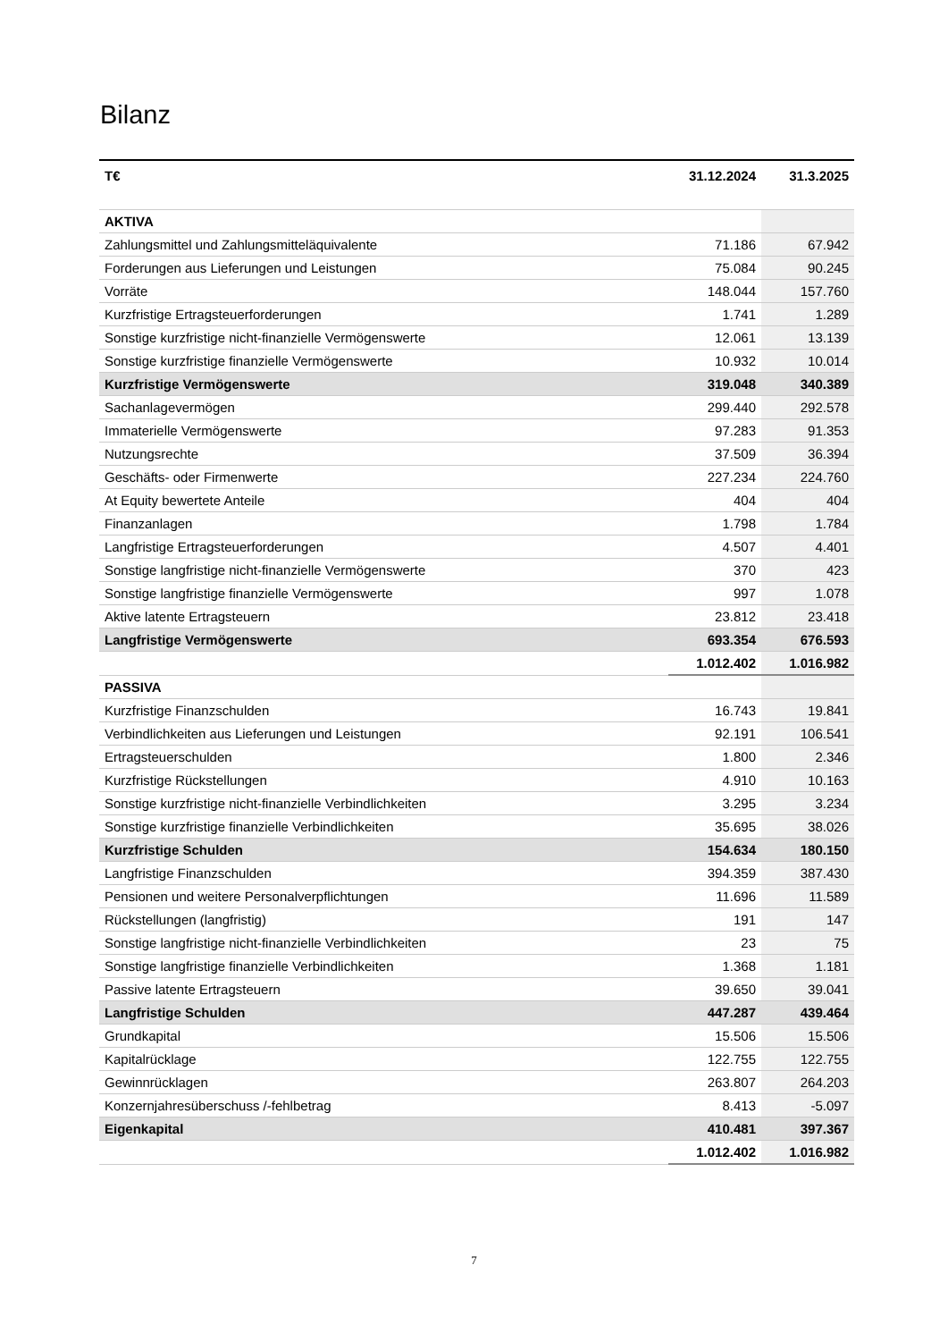Bilanz
| T€ | 31.12.2024 | 31.3.2025 |
| --- | --- | --- |
| AKTIVA | | |
| Zahlungsmittel und Zahlungsmitteläquivalente | 71.186 | 67.942 |
| Forderungen aus Lieferungen und Leistungen | 75.084 | 90.245 |
| Vorräte | 148.044 | 157.760 |
| Kurzfristige Ertragsteuerforderungen | 1.741 | 1.289 |
| Sonstige kurzfristige nicht-finanzielle Vermögenswerte | 12.061 | 13.139 |
| Sonstige kurzfristige finanzielle Vermögenswerte | 10.932 | 10.014 |
| Kurzfristige Vermögenswerte | 319.048 | 340.389 |
| Sachanlagevermögen | 299.440 | 292.578 |
| Immaterielle Vermögenswerte | 97.283 | 91.353 |
| Nutzungsrechte | 37.509 | 36.394 |
| Geschäfts- oder Firmenwerte | 227.234 | 224.760 |
| At Equity bewertete Anteile | 404 | 404 |
| Finanzanlagen | 1.798 | 1.784 |
| Langfristige Ertragsteuerforderungen | 4.507 | 4.401 |
| Sonstige langfristige nicht-finanzielle Vermögenswerte | 370 | 423 |
| Sonstige langfristige finanzielle Vermögenswerte | 997 | 1.078 |
| Aktive latente Ertragsteuern | 23.812 | 23.418 |
| Langfristige Vermögenswerte | 693.354 | 676.593 |
| | 1.012.402 | 1.016.982 |
| PASSIVA | | |
| Kurzfristige Finanzschulden | 16.743 | 19.841 |
| Verbindlichkeiten aus Lieferungen und Leistungen | 92.191 | 106.541 |
| Ertragsteuerschulden | 1.800 | 2.346 |
| Kurzfristige Rückstellungen | 4.910 | 10.163 |
| Sonstige kurzfristige nicht-finanzielle Verbindlichkeiten | 3.295 | 3.234 |
| Sonstige kurzfristige finanzielle Verbindlichkeiten | 35.695 | 38.026 |
| Kurzfristige Schulden | 154.634 | 180.150 |
| Langfristige Finanzschulden | 394.359 | 387.430 |
| Pensionen und weitere Personalverpflichtungen | 11.696 | 11.589 |
| Rückstellungen (langfristig) | 191 | 147 |
| Sonstige langfristige nicht-finanzielle Verbindlichkeiten | 23 | 75 |
| Sonstige langfristige finanzielle Verbindlichkeiten | 1.368 | 1.181 |
| Passive latente Ertragsteuern | 39.650 | 39.041 |
| Langfristige Schulden | 447.287 | 439.464 |
| Grundkapital | 15.506 | 15.506 |
| Kapitalrücklage | 122.755 | 122.755 |
| Gewinnrücklagen | 263.807 | 264.203 |
| Konzernjahresüberschuss /-fehlbetrag | 8.413 | -5.097 |
| Eigenkapital | 410.481 | 397.367 |
| | 1.012.402 | 1.016.982 |
7